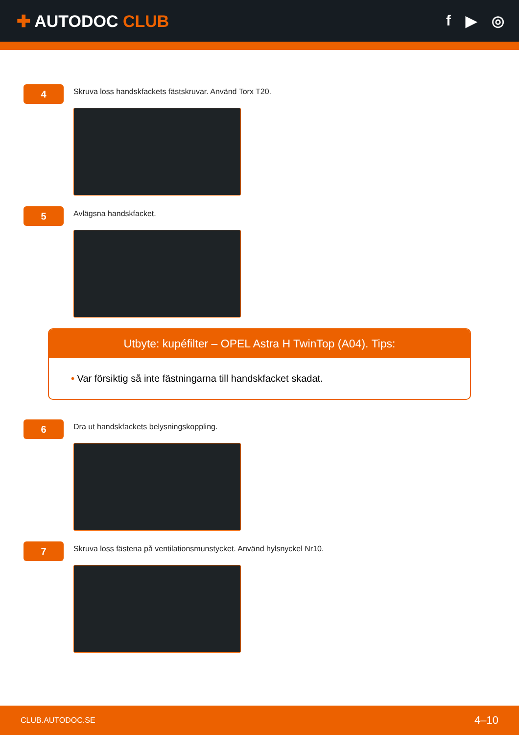✚ AUTODOC CLUB f ▶ ◎
4
Skruva loss handskfackets fästskruvar. Använd Torx T20.
5
Avlägsna handskfacket.
Utbyte: kupéfilter – OPEL Astra H TwinTop (A04). Tips:
• Var försiktig så inte fästningarna till handskfacket skadat.
6
Dra ut handskfackets belysningskoppling.
7
Skruva loss fästena på ventilationsmunstycket. Använd hylsnyckel Nr10.
CLUB.AUTODOC.SE 4–10